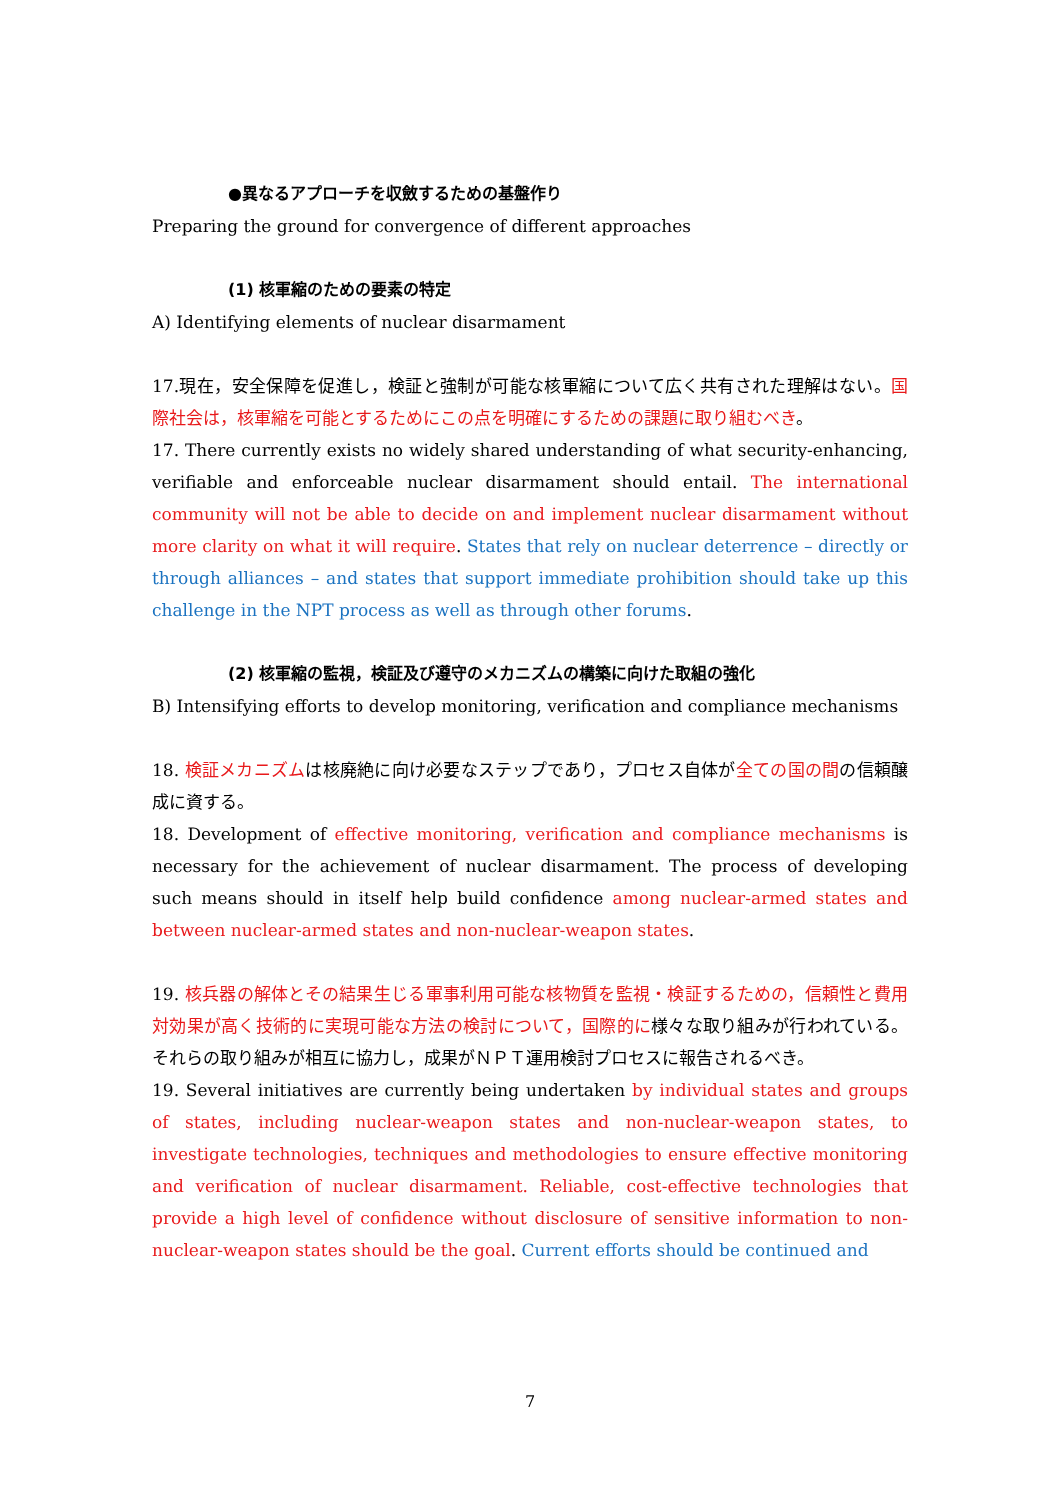●異なるアプローチを収斂するための基盤作り
Preparing the ground for convergence of different approaches
(1) 核軍縮のための要素の特定
A) Identifying elements of nuclear disarmament
17.現在，安全保障を促進し，検証と強制が可能な核軍縮について広く共有された理解はない。国際社会は，核軍縮を可能とするためにこの点を明確にするための課題に取り組むべき。
17. There currently exists no widely shared understanding of what security-enhancing, verifiable and enforceable nuclear disarmament should entail. The international community will not be able to decide on and implement nuclear disarmament without more clarity on what it will require. States that rely on nuclear deterrence – directly or through alliances – and states that support immediate prohibition should take up this challenge in the NPT process as well as through other forums.
(2) 核軍縮の監視，検証及び遵守のメカニズムの構築に向けた取組の強化
B) Intensifying efforts to develop monitoring, verification and compliance mechanisms
18. 検証メカニズムは核廃絶に向け必要なステップであり，プロセス自体が全ての国の間の信頼醸成に資する。
18. Development of effective monitoring, verification and compliance mechanisms is necessary for the achievement of nuclear disarmament. The process of developing such means should in itself help build confidence among nuclear-armed states and between nuclear-armed states and non-nuclear-weapon states.
19. 核兵器の解体とその結果生じる軍事利用可能な核物質を監視・検証するための，信頼性と費用対効果が高く技術的に実現可能な方法の検討について，国際的に様々な取り組みが行われている。それらの取り組みが相互に協力し，成果がＮＰＴ運用検討プロセスに報告されるべき。
19. Several initiatives are currently being undertaken by individual states and groups of states, including nuclear-weapon states and non-nuclear-weapon states, to investigate technologies, techniques and methodologies to ensure effective monitoring and verification of nuclear disarmament. Reliable, cost-effective technologies that provide a high level of confidence without disclosure of sensitive information to non-nuclear-weapon states should be the goal. Current efforts should be continued and
7